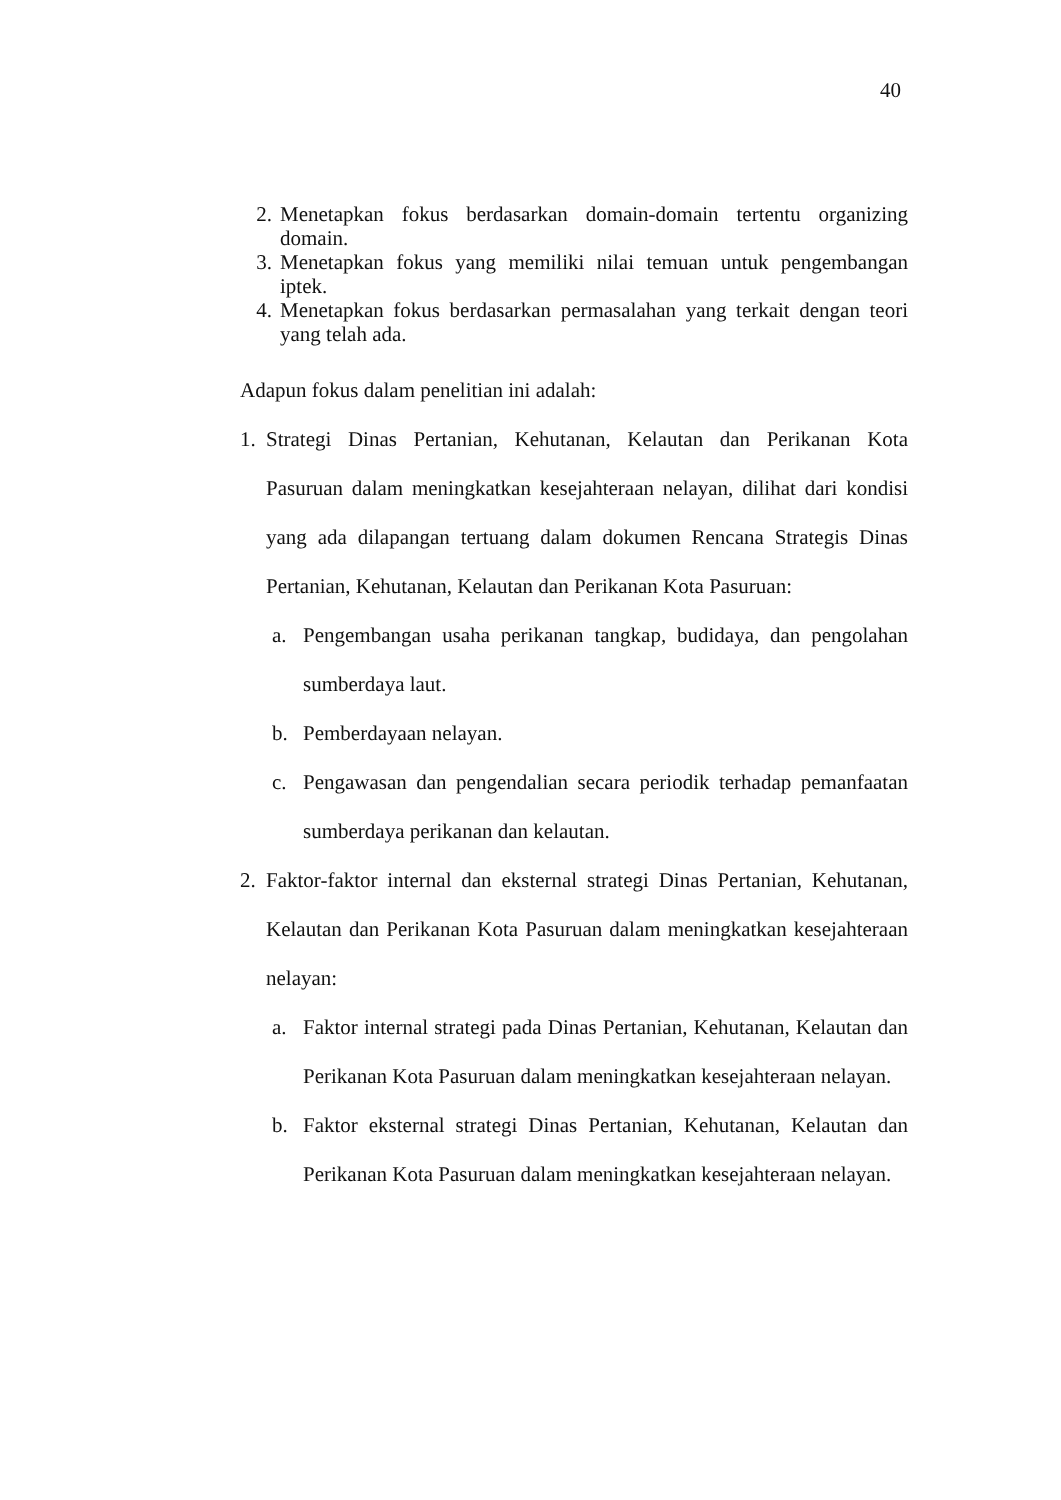40
2. Menetapkan fokus berdasarkan domain-domain tertentu organizing domain.
3. Menetapkan fokus yang memiliki nilai temuan untuk pengembangan iptek.
4. Menetapkan fokus berdasarkan permasalahan yang terkait dengan teori yang telah ada.
Adapun fokus dalam penelitian ini adalah:
1. Strategi Dinas Pertanian, Kehutanan, Kelautan dan Perikanan Kota Pasuruan dalam meningkatkan kesejahteraan nelayan, dilihat dari kondisi yang ada dilapangan tertuang dalam dokumen Rencana Strategis Dinas Pertanian, Kehutanan, Kelautan dan Perikanan Kota Pasuruan:
a. Pengembangan usaha perikanan tangkap, budidaya, dan pengolahan sumberdaya laut.
b. Pemberdayaan nelayan.
c. Pengawasan dan pengendalian secara periodik terhadap pemanfaatan sumberdaya perikanan dan kelautan.
2. Faktor-faktor internal dan eksternal strategi Dinas Pertanian, Kehutanan, Kelautan dan Perikanan Kota Pasuruan dalam meningkatkan kesejahteraan nelayan:
a. Faktor internal strategi pada Dinas Pertanian, Kehutanan, Kelautan dan Perikanan Kota Pasuruan dalam meningkatkan kesejahteraan nelayan.
b. Faktor eksternal strategi Dinas Pertanian, Kehutanan, Kelautan dan Perikanan Kota Pasuruan dalam meningkatkan kesejahteraan nelayan.